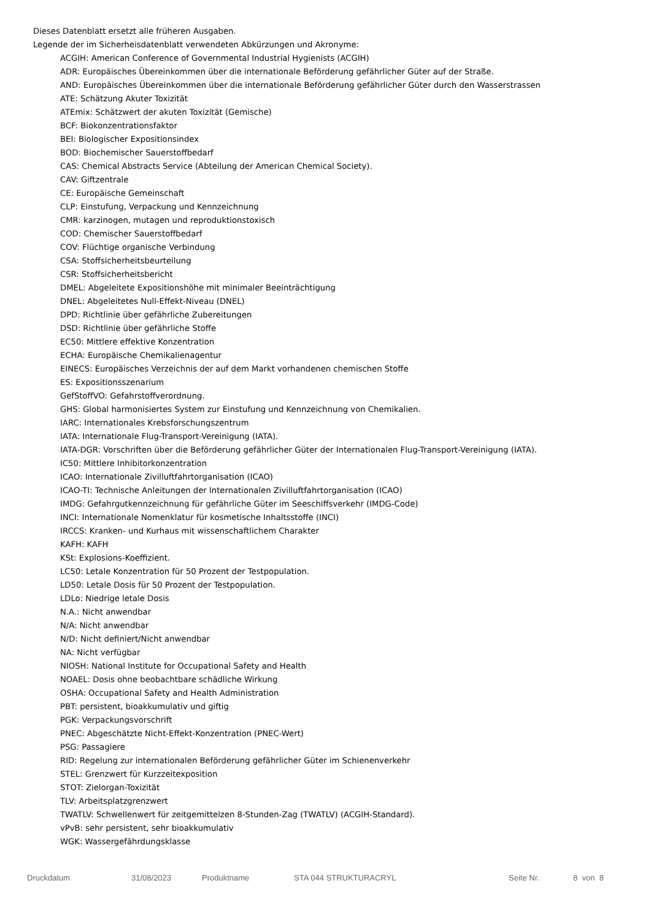Dieses Datenblatt ersetzt alle früheren Ausgaben.
Legende der im Sicherheisdatenblatt verwendeten Abkürzungen und Akronyme:
ACGIH: American Conference of Governmental Industrial Hygienists (ACGIH)
ADR: Europäisches Übereinkommen über die internationale Beförderung gefährlicher Güter auf der Straße.
AND: Europäisches Übereinkommen über die internationale Beförderung gefährlicher Güter durch den Wasserstrassen
ATE: Schätzung Akuter Toxizität
ATEmix: Schätzwert der akuten Toxizität (Gemische)
BCF: Biokonzentrationsfaktor
BEI: Biologischer Expositionsindex
BOD: Biochemischer Sauerstoffbedarf
CAS: Chemical Abstracts Service (Abteilung der American Chemical Society).
CAV: Giftzentrale
CE: Europäische Gemeinschaft
CLP: Einstufung, Verpackung und Kennzeichnung
CMR: karzinogen, mutagen und reproduktionstoxisch
COD: Chemischer Sauerstoffbedarf
COV: Flüchtige organische Verbindung
CSA: Stoffsicherheitsbeurteilung
CSR: Stoffsicherheitsbericht
DMEL: Abgeleitete Expositionshöhe mit minimaler Beeinträchtigung
DNEL: Abgeleitetes Null-Effekt-Niveau (DNEL)
DPD: Richtlinie über gefährliche Zubereitungen
DSD: Richtlinie über gefährliche Stoffe
EC50: Mittlere effektive Konzentration
ECHA: Europäische Chemikalienagentur
EINECS: Europäisches Verzeichnis der auf dem Markt vorhandenen chemischen Stoffe
ES: Expositionsszenarium
GefStoffVO: Gefahrstoffverordnung.
GHS: Global harmonisiertes System zur Einstufung und Kennzeichnung von Chemikalien.
IARC: Internationales Krebsforschungszentrum
IATA: Internationale Flug-Transport-Vereinigung (IATA).
IATA-DGR: Vorschriften über die Beförderung gefährlicher Güter der Internationalen Flug-Transport-Vereinigung (IATA).
IC50: Mittlere Inhibitorkonzentration
ICAO: Internationale Zivilluftfahrtorganisation (ICAO)
ICAO-TI: Technische Anleitungen der Internationalen Zivilluftfahrtorganisation (ICAO)
IMDG: Gefahrgutkennzeichnung für gefährliche Güter im Seeschiffsverkehr (IMDG-Code)
INCI: Internationale Nomenklatur für kosmetische Inhaltsstoffe (INCI)
IRCCS: Kranken- und Kurhaus mit wissenschaftlichem Charakter
KAFH: KAFH
KSt: Explosions-Koeffizient.
LC50: Letale Konzentration für 50 Prozent der Testpopulation.
LD50: Letale Dosis für 50 Prozent der Testpopulation.
LDLo: Niedrige letale Dosis
N.A.: Nicht anwendbar
N/A: Nicht anwendbar
N/D: Nicht definiert/Nicht anwendbar
NA: Nicht verfügbar
NIOSH: National Institute for Occupational Safety and Health
NOAEL: Dosis ohne beobachtbare schädliche Wirkung
OSHA: Occupational Safety and Health Administration
PBT: persistent, bioakkumulativ und giftig
PGK: Verpackungsvorschrift
PNEC: Abgeschätzte Nicht-Effekt-Konzentration (PNEC-Wert)
PSG: Passagiere
RID: Regelung zur internationalen Beförderung gefährlicher Güter im Schienenverkehr
STEL: Grenzwert für Kurzzeitexposition
STOT: Zielorgan-Toxizität
TLV: Arbeitsplatzgrenzwert
TWATLV: Schwellenwert für zeitgemittelzen 8-Stunden-Zag (TWATLV) (ACGIH-Standard).
vPvB: sehr persistent, sehr bioakkumulativ
WGK: Wassergefährdungsklasse
Druckdatum 31/08/2023 Produktname STA 044 STRUKTURACRYL Seite Nr. 8 von 8